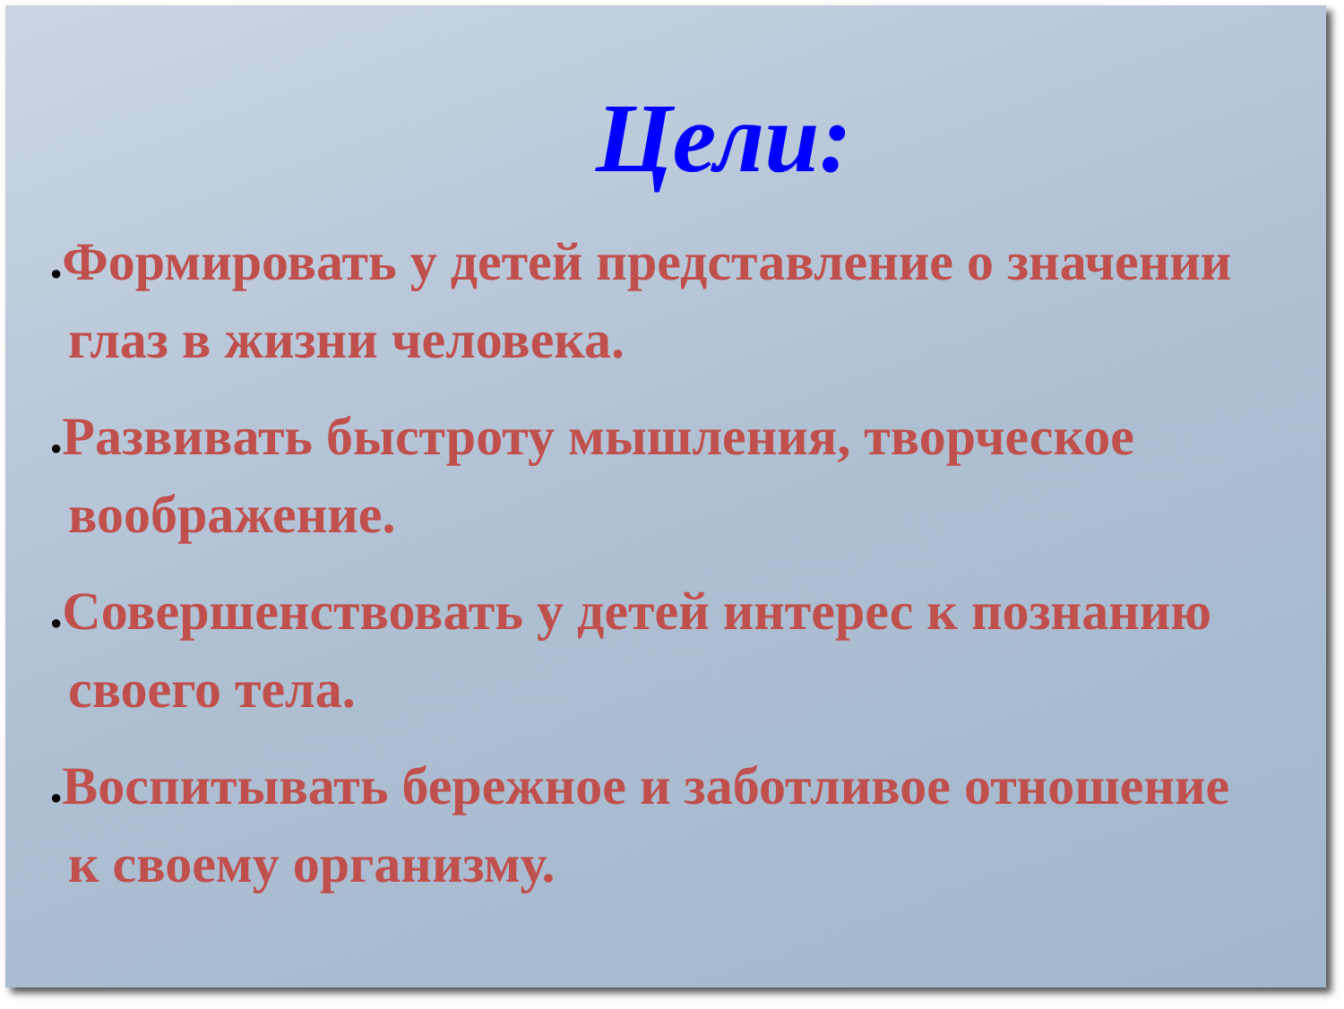Цели:
●Формировать у детей представление о значении глаз в жизни человека.
●Развивать быстроту мышления, творческое воображение.
●Совершенствовать у детей интерес к познанию своего тела.
●Воспитывать бережное и заботливое отношение к своему организму.